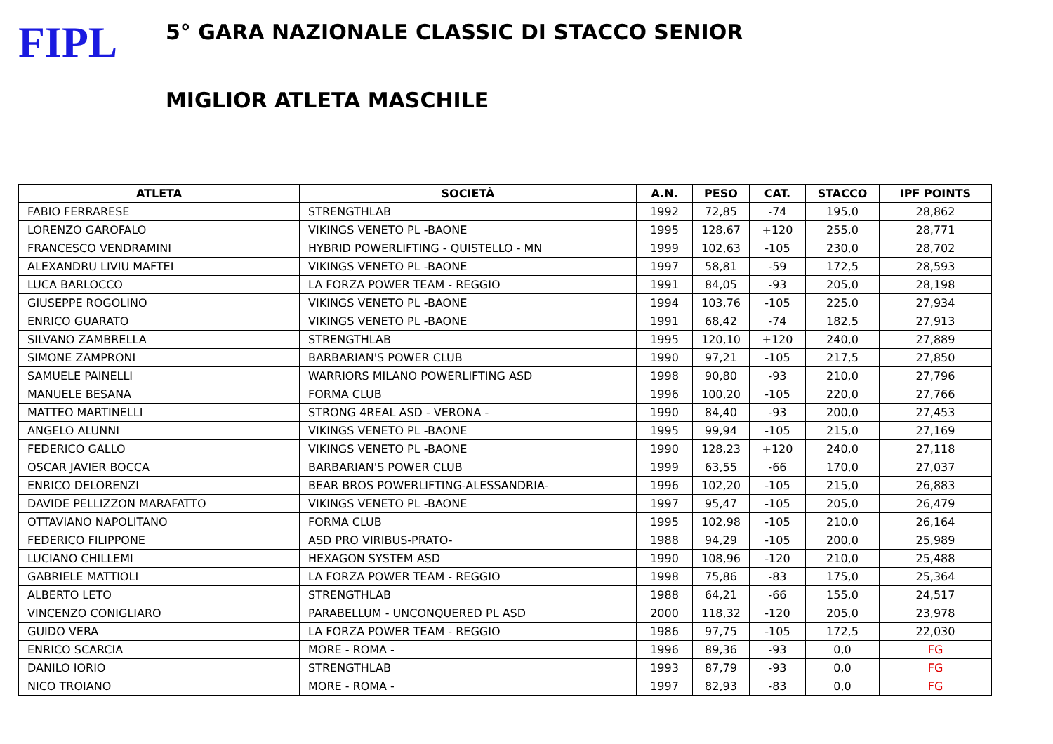FIPL
5° GARA NAZIONALE CLASSIC DI STACCO SENIOR
MIGLIOR ATLETA MASCHILE
| ATLETA | SOCIETÀ | A.N. | PESO | CAT. | STACCO | IPF POINTS |
| --- | --- | --- | --- | --- | --- | --- |
| FABIO FERRARESE | STRENGTHLAB | 1992 | 72,85 | -74 | 195,0 | 28,862 |
| LORENZO GAROFALO | VIKINGS VENETO PL -BAONE | 1995 | 128,67 | +120 | 255,0 | 28,771 |
| FRANCESCO VENDRAMINI | HYBRID POWERLIFTING - QUISTELLO - MN | 1999 | 102,63 | -105 | 230,0 | 28,702 |
| ALEXANDRU LIVIU MAFTEI | VIKINGS VENETO PL -BAONE | 1997 | 58,81 | -59 | 172,5 | 28,593 |
| LUCA BARLOCCO | LA FORZA POWER TEAM - REGGIO | 1991 | 84,05 | -93 | 205,0 | 28,198 |
| GIUSEPPE ROGOLINO | VIKINGS VENETO PL -BAONE | 1994 | 103,76 | -105 | 225,0 | 27,934 |
| ENRICO GUARATO | VIKINGS VENETO PL -BAONE | 1991 | 68,42 | -74 | 182,5 | 27,913 |
| SILVANO ZAMBRELLA | STRENGTHLAB | 1995 | 120,10 | +120 | 240,0 | 27,889 |
| SIMONE ZAMPRONI | BARBARIAN'S POWER CLUB | 1990 | 97,21 | -105 | 217,5 | 27,850 |
| SAMUELE PAINELLI | WARRIORS MILANO POWERLIFTING ASD | 1998 | 90,80 | -93 | 210,0 | 27,796 |
| MANUELE BESANA | FORMA CLUB | 1996 | 100,20 | -105 | 220,0 | 27,766 |
| MATTEO MARTINELLI | STRONG 4REAL ASD - VERONA - | 1990 | 84,40 | -93 | 200,0 | 27,453 |
| ANGELO ALUNNI | VIKINGS VENETO PL -BAONE | 1995 | 99,94 | -105 | 215,0 | 27,169 |
| FEDERICO GALLO | VIKINGS VENETO PL -BAONE | 1990 | 128,23 | +120 | 240,0 | 27,118 |
| OSCAR JAVIER BOCCA | BARBARIAN'S POWER CLUB | 1999 | 63,55 | -66 | 170,0 | 27,037 |
| ENRICO DELORENZI | BEAR BROS POWERLIFTING-ALESSANDRIA- | 1996 | 102,20 | -105 | 215,0 | 26,883 |
| DAVIDE PELLIZZON MARAFATTO | VIKINGS VENETO PL -BAONE | 1997 | 95,47 | -105 | 205,0 | 26,479 |
| OTTAVIANO NAPOLITANO | FORMA CLUB | 1995 | 102,98 | -105 | 210,0 | 26,164 |
| FEDERICO FILIPPONE | ASD PRO VIRIBUS-PRATO- | 1988 | 94,29 | -105 | 200,0 | 25,989 |
| LUCIANO CHILLEMI | HEXAGON SYSTEM ASD | 1990 | 108,96 | -120 | 210,0 | 25,488 |
| GABRIELE MATTIOLI | LA FORZA POWER TEAM - REGGIO | 1998 | 75,86 | -83 | 175,0 | 25,364 |
| ALBERTO LETO | STRENGTHLAB | 1988 | 64,21 | -66 | 155,0 | 24,517 |
| VINCENZO CONIGLIARO | PARABELLUM - UNCONQUERED PL ASD | 2000 | 118,32 | -120 | 205,0 | 23,978 |
| GUIDO VERA | LA FORZA POWER TEAM - REGGIO | 1986 | 97,75 | -105 | 172,5 | 22,030 |
| ENRICO SCARCIA | MORE - ROMA - | 1996 | 89,36 | -93 | 0,0 | FG |
| DANILO IORIO | STRENGTHLAB | 1993 | 87,79 | -93 | 0,0 | FG |
| NICO TROIANO | MORE - ROMA - | 1997 | 82,93 | -83 | 0,0 | FG |